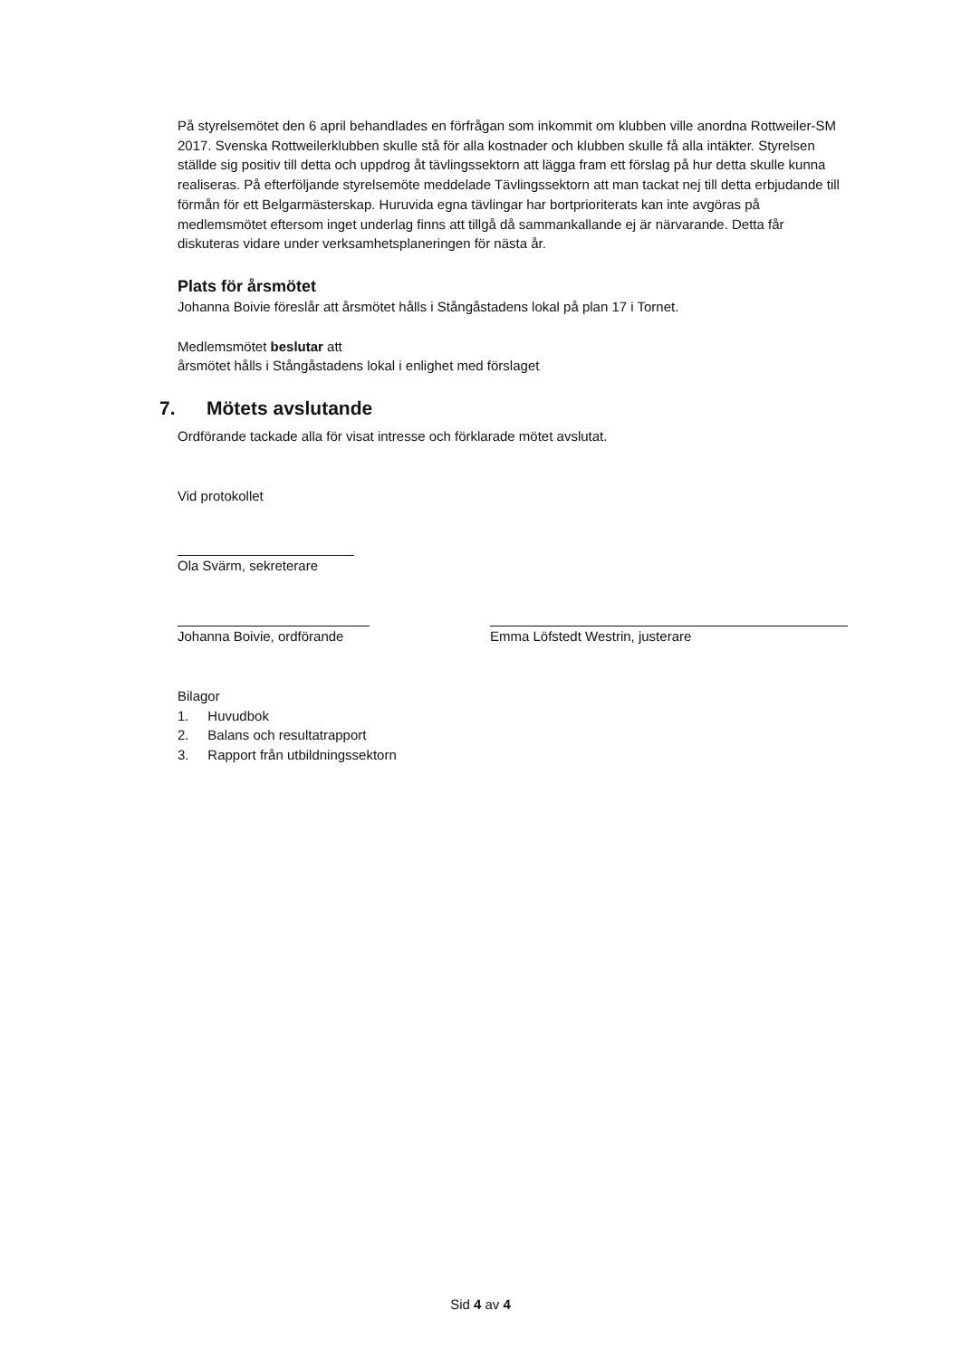På styrelsemötet den 6 april behandlades en förfrågan som inkommit om klubben ville anordna Rottweiler-SM 2017. Svenska Rottweilerklubben skulle stå för alla kostnader och klubben skulle få alla intäkter. Styrelsen ställde sig positiv till detta och uppdrog åt tävlingssektorn att lägga fram ett förslag på hur detta skulle kunna realiseras. På efterföljande styrelsemöte meddelade Tävlingssektorn att man tackat nej till detta erbjudande till förmån för ett Belgarmästerskap. Huruvida egna tävlingar har bortprioriterats kan inte avgöras på medlemsmötet eftersom inget underlag finns att tillgå då sammankallande ej är närvarande. Detta får diskuteras vidare under verksamhetsplaneringen för nästa år.
Plats för årsmötet
Johanna Boivie föreslår att årsmötet hålls i Stångåstadens lokal på plan 17 i Tornet.
Medlemsmötet beslutar att
årsmötet hålls i Stångåstadens lokal i enlighet med förslaget
7. Mötets avslutande
Ordförande tackade alla för visat intresse och förklarade mötet avslutat.
Vid protokollet
Ola Svärm, sekreterare
Johanna Boivie, ordförande Emma Löfstedt Westrin, justerare
Bilagor
1. Huvudbok
2. Balans och resultatrapport
3. Rapport från utbildningssektorn
Sid 4 av 4